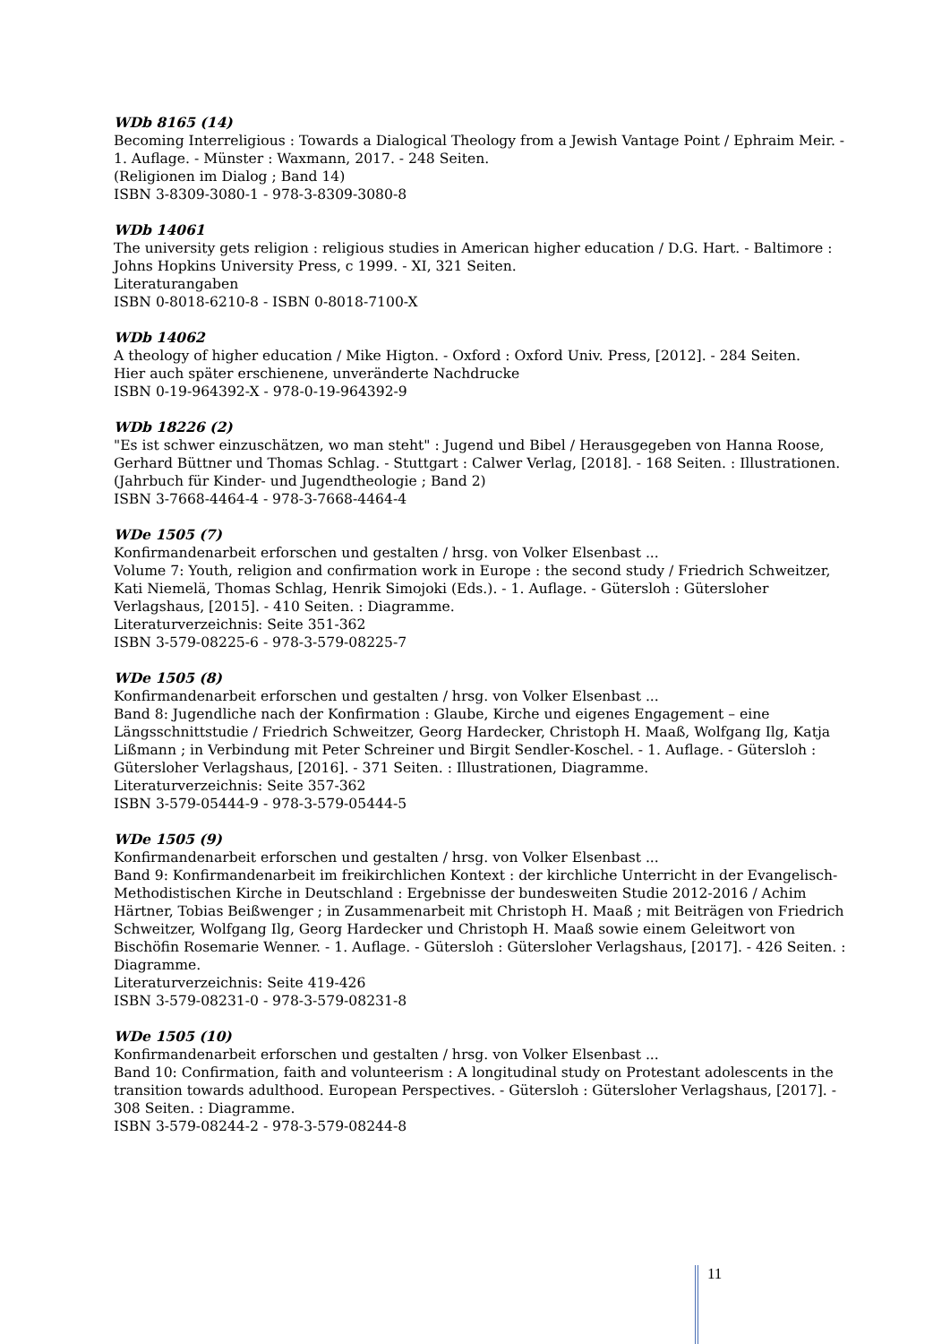WDb 8165 (14)
Becoming Interreligious : Towards a Dialogical Theology from a Jewish Vantage Point / Ephraim Meir. - 1. Auflage. - Münster : Waxmann, 2017. - 248 Seiten.
(Religionen im Dialog ; Band 14)
ISBN 3-8309-3080-1 - 978-3-8309-3080-8
WDb 14061
The university gets religion : religious studies in American higher education / D.G. Hart. - Baltimore : Johns Hopkins University Press, c 1999. - XI, 321 Seiten.
Literaturangaben
ISBN 0-8018-6210-8 - ISBN 0-8018-7100-X
WDb 14062
A theology of higher education / Mike Higton. - Oxford : Oxford Univ. Press, [2012]. - 284 Seiten.
Hier auch später erschienene, unveränderte Nachdrucke
ISBN 0-19-964392-X - 978-0-19-964392-9
WDb 18226 (2)
"Es ist schwer einzuschätzen, wo man steht" : Jugend und Bibel / Herausgegeben von Hanna Roose, Gerhard Büttner und Thomas Schlag. - Stuttgart : Calwer Verlag, [2018]. - 168 Seiten. : Illustrationen.
(Jahrbuch für Kinder- und Jugendtheologie ; Band 2)
ISBN 3-7668-4464-4 - 978-3-7668-4464-4
WDe 1505 (7)
Konfirmandenarbeit erforschen und gestalten / hrsg. von Volker Elsenbast ...
Volume 7: Youth, religion and confirmation work in Europe : the second study / Friedrich Schweitzer, Kati Niemelä, Thomas Schlag, Henrik Simojoki (Eds.). - 1. Auflage. - Gütersloh : Gütersloher Verlagshaus, [2015]. - 410 Seiten. : Diagramme.
Literaturverzeichnis: Seite 351-362
ISBN 3-579-08225-6 - 978-3-579-08225-7
WDe 1505 (8)
Konfirmandenarbeit erforschen und gestalten / hrsg. von Volker Elsenbast ...
Band 8: Jugendliche nach der Konfirmation : Glaube, Kirche und eigenes Engagement – eine Längsschnittstudie / Friedrich Schweitzer, Georg Hardecker, Christoph H. Maaß, Wolfgang Ilg, Katja Lißmann ; in Verbindung mit Peter Schreiner und Birgit Sendler-Koschel. - 1. Auflage. - Gütersloh : Gütersloher Verlagshaus, [2016]. - 371 Seiten. : Illustrationen, Diagramme.
Literaturverzeichnis: Seite 357-362
ISBN 3-579-05444-9 - 978-3-579-05444-5
WDe 1505 (9)
Konfirmandenarbeit erforschen und gestalten / hrsg. von Volker Elsenbast ...
Band 9: Konfirmandenarbeit im freikirchlichen Kontext : der kirchliche Unterricht in der Evangelisch-Methodistischen Kirche in Deutschland : Ergebnisse der bundesweiten Studie 2012-2016 / Achim Härtner, Tobias Beißwenger ; in Zusammenarbeit mit Christoph H. Maaß ; mit Beiträgen von Friedrich Schweitzer, Wolfgang Ilg, Georg Hardecker und Christoph H. Maaß sowie einem Geleitwort von Bischöfin Rosemarie Wenner. - 1. Auflage. - Gütersloh : Gütersloher Verlagshaus, [2017]. - 426 Seiten. : Diagramme.
Literaturverzeichnis: Seite 419-426
ISBN 3-579-08231-0 - 978-3-579-08231-8
WDe 1505 (10)
Konfirmandenarbeit erforschen und gestalten / hrsg. von Volker Elsenbast ...
Band 10: Confirmation, faith and volunteerism : A longitudinal study on Protestant adolescents in the transition towards adulthood. European Perspectives. - Gütersloh : Gütersloher Verlagshaus, [2017]. - 308 Seiten. : Diagramme.
ISBN 3-579-08244-2 - 978-3-579-08244-8
11